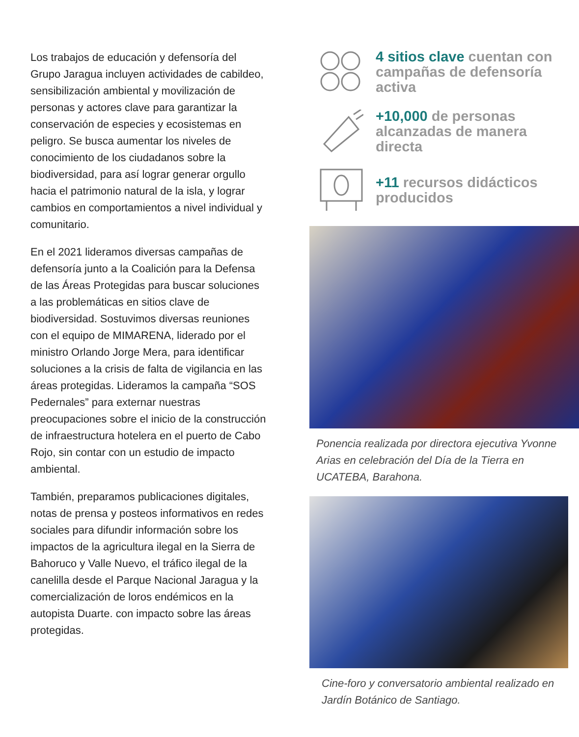Los trabajos de educación y defensoría del Grupo Jaragua incluyen actividades de cabildeo, sensibilización ambiental y movilización de personas y actores clave para garantizar la conservación de especies y ecosistemas en peligro. Se busca aumentar los niveles de conocimiento de los ciudadanos sobre la biodiversidad, para así lograr generar orgullo hacia el patrimonio natural de la isla, y lograr cambios en comportamientos a nivel individual y comunitario.
En el 2021 lideramos diversas campañas de defensoría junto a la Coalición para la Defensa de las Áreas Protegidas para buscar soluciones a las problemáticas en sitios clave de biodiversidad. Sostuvimos diversas reuniones con el equipo de MIMARENA, liderado por el ministro Orlando Jorge Mera, para identificar soluciones a la crisis de falta de vigilancia en las áreas protegidas. Lideramos la campaña “SOS Pedernales” para externar nuestras preocupaciones sobre el inicio de la construcción de infraestructura hotelera en el puerto de Cabo Rojo, sin contar con un estudio de impacto ambiental.
También, preparamos publicaciones digitales, notas de prensa y posteos informativos en redes sociales para difundir información sobre los impactos de la agricultura ilegal en la Sierra de Bahoruco y Valle Nuevo, el tráfico ilegal de la canelilla desde el Parque Nacional Jaragua y la comercialización de loros endémicos en la autopista Duarte. con impacto sobre las áreas protegidas.
4 sitios clave cuentan con campañas de defensoría activa
+10,000 de personas alcanzadas de manera directa
+11 recursos didácticos producidos
Ponencia realizada por directora ejecutiva Yvonne Arias en celebración del Día de la Tierra en UCATEBA, Barahona.
Cine-foro y conversatorio ambiental realizado en Jardín Botánico de Santiago.